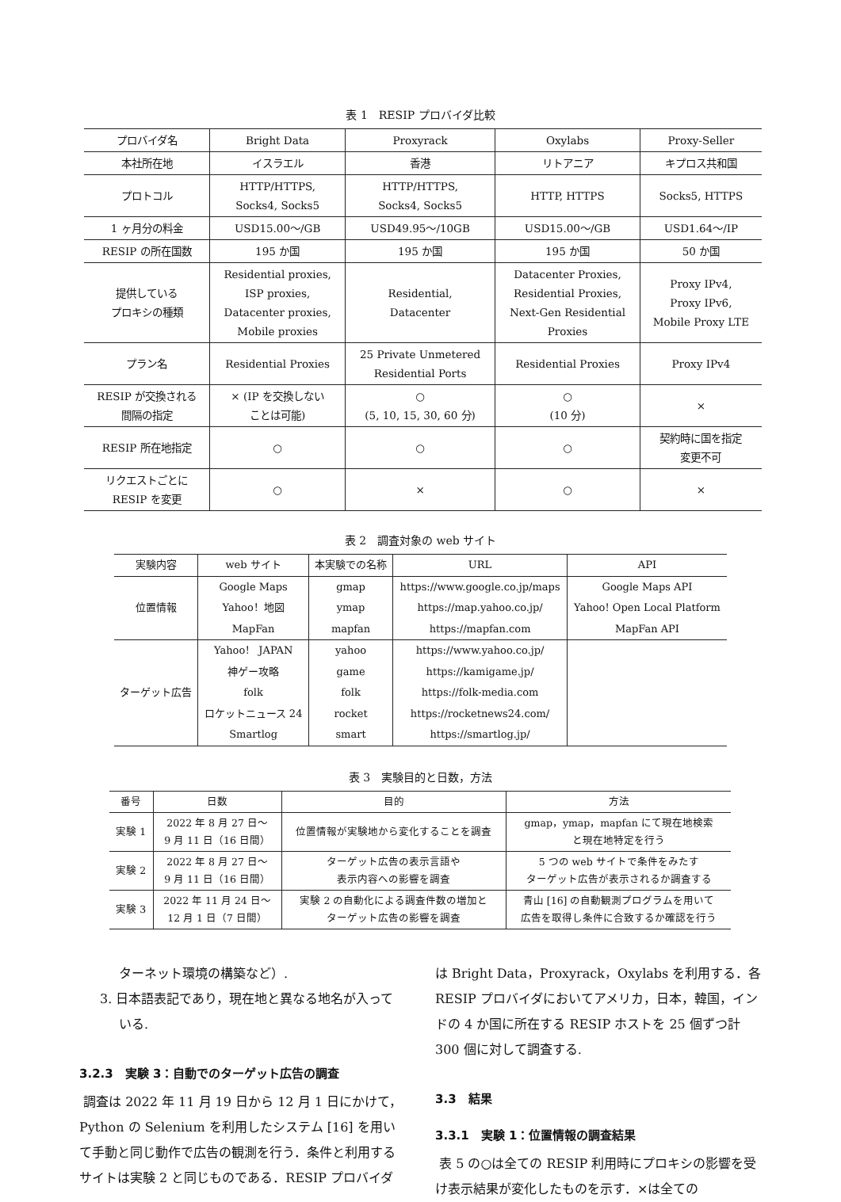表 1　RESIP プロバイダ比較
| プロバイダ名 | Bright Data | Proxyrack | Oxylabs | Proxy-Seller |
| --- | --- | --- | --- | --- |
| 本社所在地 | イスラエル | 香港 | リトアニア | キプロス共和国 |
| プロトコル | HTTP/HTTPS, Socks4, Socks5 | HTTP/HTTPS, Socks4, Socks5 | HTTP, HTTPS | Socks5, HTTPS |
| 1 ヶ月分の料金 | USD15.00～/GB | USD49.95～/10GB | USD15.00～/GB | USD1.64～/IP |
| RESIP の所在国数 | 195 か国 | 195 か国 | 195 か国 | 50 か国 |
| 提供している プロキシの種類 | Residential proxies, ISP proxies, Datacenter proxies, Mobile proxies | Residential, Datacenter | Datacenter Proxies, Residential Proxies, Next-Gen Residential Proxies | Proxy IPv4, Proxy IPv6, Mobile Proxy LTE |
| プラン名 | Residential Proxies | 25 Private Unmetered Residential Ports | Residential Proxies | Proxy IPv4 |
| RESIP が交換される 間隔の指定 | × (IP を交換しない ことは可能) | ○ (5, 10, 15, 30, 60 分) | ○ (10 分) | × |
| RESIP 所在地指定 | ○ | ○ | ○ | 契約時に国を指定 変更不可 |
| リクエストごとに RESIP を変更 | ○ | × | ○ | × |
表 2　調査対象の web サイト
| 実験内容 | web サイト | 本実験での名称 | URL | API |
| --- | --- | --- | --- | --- |
| 位置情報 | Google Maps | gmap | https://www.google.co.jp/maps | Google Maps API |
| | Yahoo！地図 | ymap | https://map.yahoo.co.jp/ | Yahoo! Open Local Platform |
| | MapFan | mapfan | https://mapfan.com | MapFan API |
| ターゲット広告 | Yahoo！ JAPAN | yahoo | https://www.yahoo.co.jp/ | |
| | 神ゲー攻略 | game | https://kamigame.jp/ | |
| | folk | folk | https://folk-media.com | |
| | ロケットニュース 24 | rocket | https://rocketnews24.com/ | |
| | Smartlog | smart | https://smartlog.jp/ | |
表 3　実験目的と日数，方法
| 番号 | 日数 | 目的 | 方法 |
| --- | --- | --- | --- |
| 実験 1 | 2022 年 8 月 27 日～ 9 月 11 日（16 日間） | 位置情報が実験地から変化することを調査 | gmap，ymap，mapfan にて現在地検索 と現在地特定を行う |
| 実験 2 | 2022 年 8 月 27 日～ 9 月 11 日（16 日間） | ターゲット広告の表示言語や 表示内容への影響を調査 | 5 つの web サイトで条件をみたす ターゲット広告が表示されるか調査する |
| 実験 3 | 2022 年 11 月 24 日～ 12 月 1 日（7 日間） | 実験 2 の自動化による調査件数の増加と ターゲット広告の影響を調査 | 青山 [16] の自動観測プログラムを用いて 広告を取得し条件に合致するか確認を行う |
ターネット環境の構築など）.
3. 日本語表記であり，現在地と異なる地名が入って
いる.
3.2.3　実験 3：自動でのターゲット広告の調査
調査は 2022 年 11 月 19 日から 12 月 1 日にかけて，Python の Selenium を利用したシステム [16] を用いて手動と同じ動作で広告の観測を行う．条件と利用するサイトは実験 2 と同じものである．RESIP プロバイダ
は Bright Data，Proxyrack，Oxylabs を利用する．各 RESIP プロバイダにおいてアメリカ，日本，韓国，インドの 4 か国に所在する RESIP ホストを 25 個ずつ計 300 個に対して調査する.
3.3　結果
3.3.1　実験 1：位置情報の調査結果
表 5 の○は全ての RESIP 利用時にプロキシの影響を受け表示結果が変化したものを示す．×は全ての